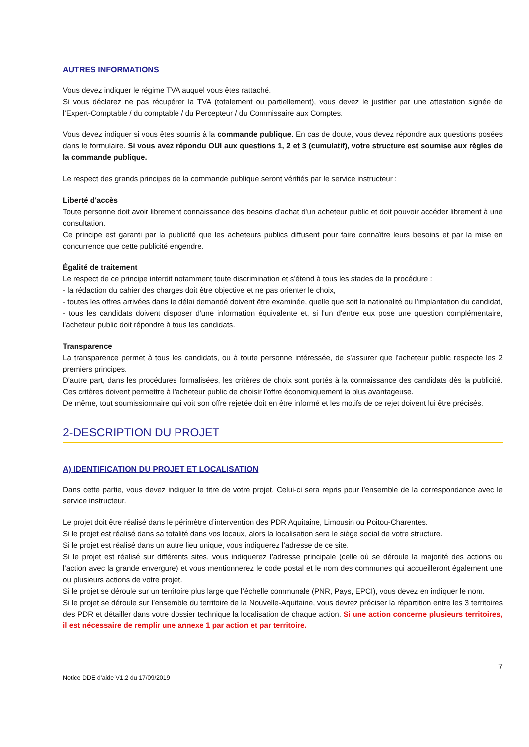AUTRES INFORMATIONS
Vous devez indiquer le régime TVA auquel vous êtes rattaché.
Si vous déclarez ne pas récupérer la TVA (totalement ou partiellement), vous devez le justifier par une attestation signée de l’Expert-Comptable / du comptable / du Percepteur / du Commissaire aux Comptes.
Vous devez indiquer si vous êtes soumis à la commande publique. En cas de doute, vous devez répondre aux questions posées dans le formulaire. Si vous avez répondu OUI aux questions 1, 2 et 3 (cumulatif), votre structure est soumise aux règles de la commande publique.
Le respect des grands principes de la commande publique seront vérifiés par le service instructeur :
Liberté d'accès
Toute personne doit avoir librement connaissance des besoins d'achat d'un acheteur public et doit pouvoir accéder librement à une consultation.
Ce principe est garanti par la publicité que les acheteurs publics diffusent pour faire connaître leurs besoins et par la mise en concurrence que cette publicité engendre.
Égalité de traitement
Le respect de ce principe interdit notamment toute discrimination et s'étend à tous les stades de la procédure :
- la rédaction du cahier des charges doit être objective et ne pas orienter le choix,
- toutes les offres arrivées dans le délai demandé doivent être examinée, quelle que soit la nationalité ou l'implantation du candidat,
- tous les candidats doivent disposer d'une information équivalente et, si l'un d'entre eux pose une question complémentaire, l'acheteur public doit répondre à tous les candidats.
Transparence
La transparence permet à tous les candidats, ou à toute personne intéressée, de s'assurer que l'acheteur public respecte les 2 premiers principes.
D'autre part, dans les procédures formalisées, les critères de choix sont portés à la connaissance des candidats dès la publicité. Ces critères doivent permettre à l'acheteur public de choisir l'offre économiquement la plus avantageuse.
De même, tout soumissionnaire qui voit son offre rejetée doit en être informé et les motifs de ce rejet doivent lui être précisés.
2-DESCRIPTION DU PROJET
A) IDENTIFICATION DU PROJET ET LOCALISATION
Dans cette partie, vous devez indiquer le titre de votre projet. Celui-ci sera repris pour l’ensemble de la correspondance avec le service instructeur.
Le projet doit être réalisé dans le périmètre d’intervention des PDR Aquitaine, Limousin ou Poitou-Charentes.
Si le projet est réalisé dans sa totalité dans vos locaux, alors la localisation sera le siège social de votre structure.
Si le projet est réalisé dans un autre lieu unique, vous indiquerez l’adresse de ce site.
Si le projet est réalisé sur différents sites, vous indiquerez l’adresse principale (celle où se déroule la majorité des actions ou l’action avec la grande envergure) et vous mentionnerez le code postal et le nom des communes qui accueilleront également une ou plusieurs actions de votre projet.
Si le projet se déroule sur un territoire plus large que l’échelle communale (PNR, Pays, EPCI), vous devez en indiquer le nom.
Si le projet se déroule sur l’ensemble du territoire de la Nouvelle-Aquitaine, vous devrez préciser la répartition entre les 3 territoires des PDR et détailler dans votre dossier technique la localisation de chaque action. Si une action concerne plusieurs territoires, il est nécessaire de remplir une annexe 1 par action et par territoire.
7
Notice DDE d’aide V1.2 du 17/09/2019